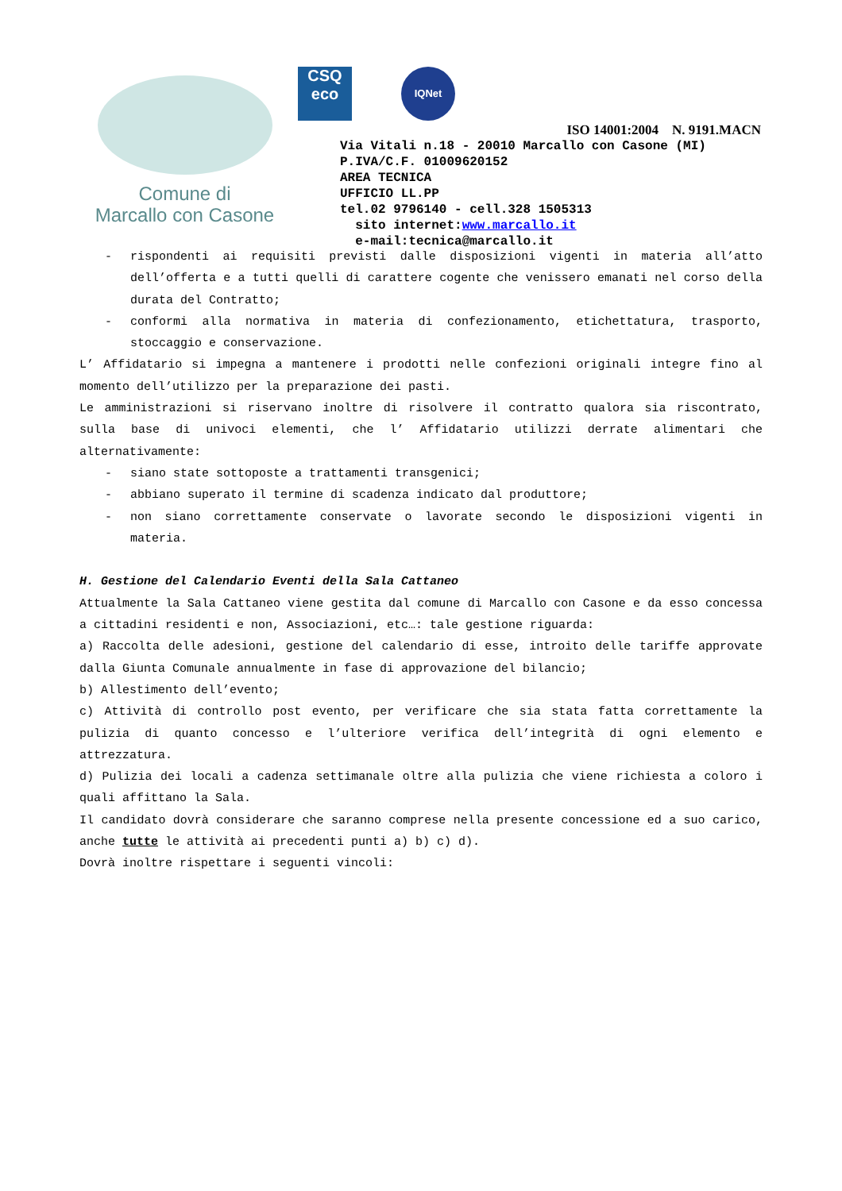Comune di
Marcallo con Casone
CSQ
eco
IQNet
ISO 14001:2004 N. 9191.MACN
Via Vitali n.18 - 20010 Marcallo con Casone (MI)
P.IVA/C.F. 01009620152
AREA TECNICA
UFFICIO LL.PP
tel.02 9796140 - cell.328 1505313
sito internet:www.marcallo.it
e-mail:tecnica@marcallo.it
- rispondenti ai requisiti previsti dalle disposizioni vigenti in materia all’atto dell’offerta e a tutti quelli di carattere cogente che venissero emanati nel corso della durata del Contratto;
- conformi alla normativa in materia di confezionamento, etichettatura, trasporto, stoccaggio e conservazione.
L’ Affidatario si impegna a mantenere i prodotti nelle confezioni originali integre fino al momento dell’utilizzo per la preparazione dei pasti.
Le amministrazioni si riservano inoltre di risolvere il contratto qualora sia riscontrato, sulla base di univoci elementi, che l’ Affidatario utilizzi derrate alimentari che alternativamente:
- siano state sottoposte a trattamenti transgenici;
- abbiano superato il termine di scadenza indicato dal produttore;
- non siano correttamente conservate o lavorate secondo le disposizioni vigenti in materia.
H. Gestione del Calendario Eventi della Sala Cattaneo
Attualmente la Sala Cattaneo viene gestita dal comune di Marcallo con Casone e da esso concessa a cittadini residenti e non, Associazioni, etc…: tale gestione riguarda:
a) Raccolta delle adesioni, gestione del calendario di esse, introito delle tariffe approvate dalla Giunta Comunale annualmente in fase di approvazione del bilancio;
b) Allestimento dell’evento;
c) Attività di controllo post evento, per verificare che sia stata fatta correttamente la pulizia di quanto concesso e l’ulteriore verifica dell’integrità di ogni elemento e attrezzatura.
d) Pulizia dei locali a cadenza settimanale oltre alla pulizia che viene richiesta a coloro i quali affittano la Sala.
Il candidato dovrà considerare che saranno comprese nella presente concessione ed a suo carico, anche tutte le attività ai precedenti punti a) b) c) d).
Dovrà inoltre rispettare i seguenti vincoli: